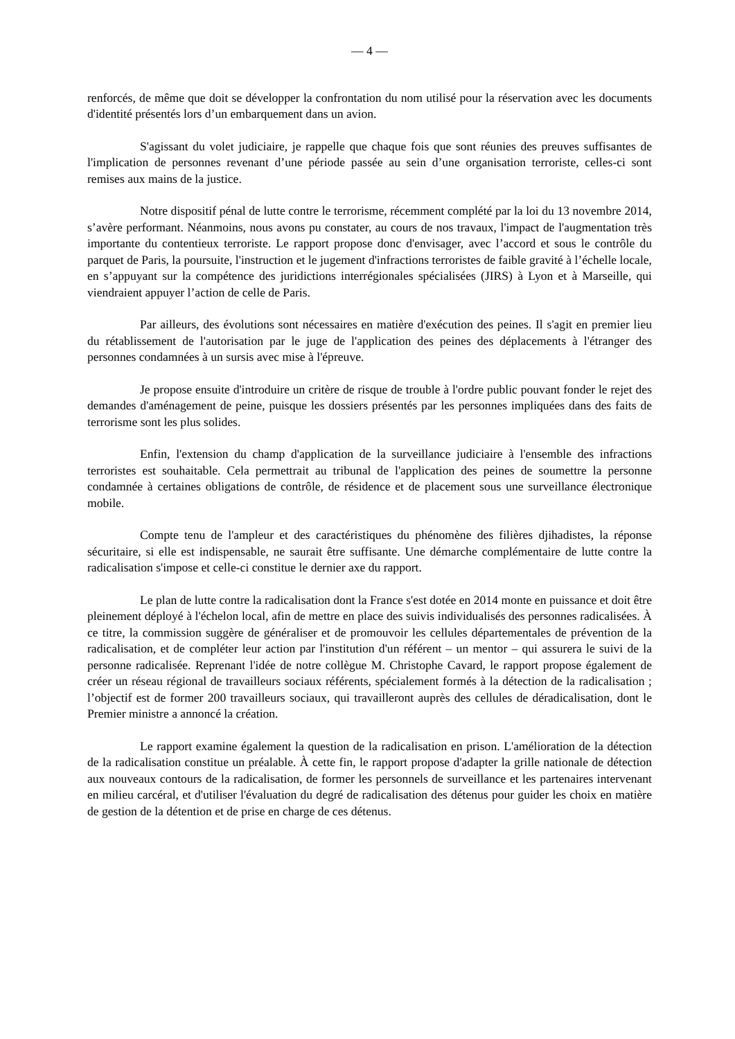— 4 —
renforcés, de même que doit se développer la confrontation du nom utilisé pour la réservation avec les documents d'identité présentés lors d’un embarquement dans un avion.
S'agissant du volet judiciaire, je rappelle que chaque fois que sont réunies des preuves suffisantes de l'implication de personnes revenant d’une période passée au sein d’une organisation terroriste, celles-ci sont remises aux mains de la justice.
Notre dispositif pénal de lutte contre le terrorisme, récemment complété par la loi du 13 novembre 2014, s’avère performant. Néanmoins, nous avons pu constater, au cours de nos travaux, l'impact de l'augmentation très importante du contentieux terroriste. Le rapport propose donc d'envisager, avec l’accord et sous le contrôle du parquet de Paris, la poursuite, l'instruction et le jugement d'infractions terroristes de faible gravité à l’échelle locale, en s’appuyant sur la compétence des juridictions interrégionales spécialisées (JIRS) à Lyon et à Marseille, qui viendraient appuyer l’action de celle de Paris.
Par ailleurs, des évolutions sont nécessaires en matière d'exécution des peines. Il s'agit en premier lieu du rétablissement de l'autorisation par le juge de l'application des peines des déplacements à l'étranger des personnes condamnées à un sursis avec mise à l'épreuve.
Je propose ensuite d'introduire un critère de risque de trouble à l'ordre public pouvant fonder le rejet des demandes d'aménagement de peine, puisque les dossiers présentés par les personnes impliquées dans des faits de terrorisme sont les plus solides.
Enfin, l'extension du champ d'application de la surveillance judiciaire à l'ensemble des infractions terroristes est souhaitable. Cela permettrait au tribunal de l'application des peines de soumettre la personne condamnée à certaines obligations de contrôle, de résidence et de placement sous une surveillance électronique mobile.
Compte tenu de l'ampleur et des caractéristiques du phénomène des filières djihadistes, la réponse sécuritaire, si elle est indispensable, ne saurait être suffisante. Une démarche complémentaire de lutte contre la radicalisation s'impose et celle-ci constitue le dernier axe du rapport.
Le plan de lutte contre la radicalisation dont la France s'est dotée en 2014 monte en puissance et doit être pleinement déployé à l'échelon local, afin de mettre en place des suivis individualisés des personnes radicalisées. À ce titre, la commission suggère de généraliser et de promouvoir les cellules départementales de prévention de la radicalisation, et de compléter leur action par l'institution d'un référent – un mentor – qui assurera le suivi de la personne radicalisée. Reprenant l'idée de notre collègue M. Christophe Cavard, le rapport propose également de créer un réseau régional de travailleurs sociaux référents, spécialement formés à la détection de la radicalisation ; l’objectif est de former 200 travailleurs sociaux, qui travailleront auprès des cellules de déradicalisation, dont le Premier ministre a annoncé la création.
Le rapport examine également la question de la radicalisation en prison. L'amélioration de la détection de la radicalisation constitue un préalable. À cette fin, le rapport propose d'adapter la grille nationale de détection aux nouveaux contours de la radicalisation, de former les personnels de surveillance et les partenaires intervenant en milieu carcéral, et d'utiliser l'évaluation du degré de radicalisation des détenus pour guider les choix en matière de gestion de la détention et de prise en charge de ces détenus.